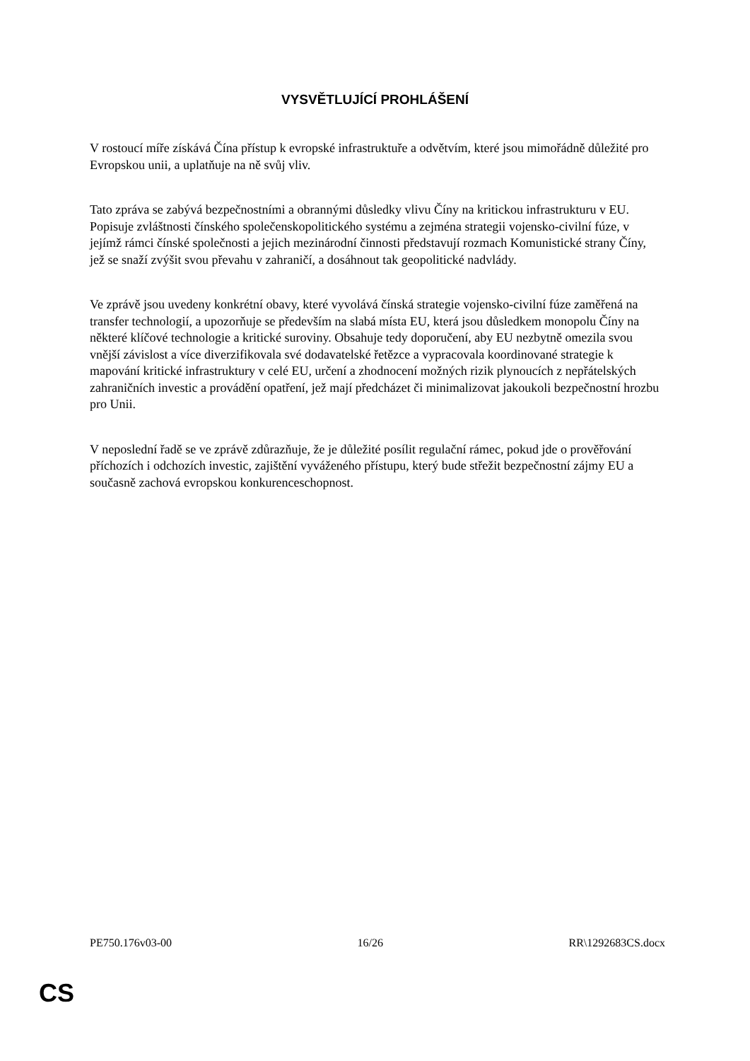VYSVĚTLUJÍCÍ PROHLÁŠENÍ
V rostoucí míře získává Čína přístup k evropské infrastruktuře a odvětvím, které jsou mimořádně důležité pro Evropskou unii, a uplatňuje na ně svůj vliv.
Tato zpráva se zabývá bezpečnostními a obrannými důsledky vlivu Číny na kritickou infrastrukturu v EU. Popisuje zvláštnosti čínského společenskopolitického systému a zejména strategii vojensko-civilní fúze, v jejímž rámci čínské společnosti a jejich mezinárodní činnosti představují rozmach Komunistické strany Číny, jež se snaží zvýšit svou převahu v zahraničí, a dosáhnout tak geopolitické nadvlády.
Ve zprávě jsou uvedeny konkrétní obavy, které vyvolává čínská strategie vojensko-civilní fúze zaměřená na transfer technologií, a upozorňuje se především na slabá místa EU, která jsou důsledkem monopolu Číny na některé klíčové technologie a kritické suroviny. Obsahuje tedy doporučení, aby EU nezbytně omezila svou vnější závislost a více diverzifikovala své dodavatelské řetězce a vypracovala koordinované strategie k mapování kritické infrastruktury v celé EU, určení a zhodnocení možných rizik plynoucích z nepřátelských zahraničních investic a provádění opatření, jež mají předcházet či minimalizovat jakoukoli bezpečnostní hrozbu pro Unii.
V neposlední řadě se ve zprávě zdůrazňuje, že je důležité posílit regulační rámec, pokud jde o prověřování příchozích i odchozích investic, zajištění vyváženého přístupu, který bude střežit bezpečnostní zájmy EU a současně zachová evropskou konkurenceschopnost.
PE750.176v03-00 16/26 RR\1292683CS.docx
CS